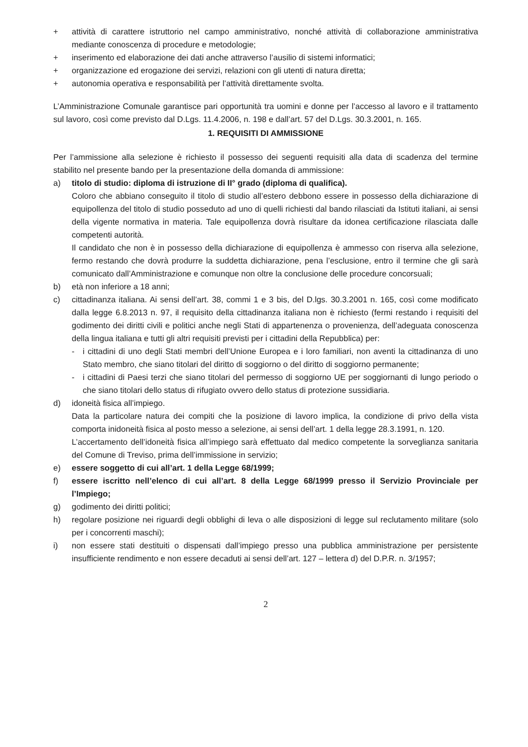+ attività di carattere istruttorio nel campo amministrativo, nonché attività di collaborazione amministrativa mediante conoscenza di procedure e metodologie;
+ inserimento ed elaborazione dei dati anche attraverso l’ausilio di sistemi informatici;
+ organizzazione ed erogazione dei servizi, relazioni con gli utenti di natura diretta;
+ autonomia operativa e responsabilità per l’attività direttamente svolta.
L’Amministrazione Comunale garantisce pari opportunità tra uomini e donne per l’accesso al lavoro e il trattamento sul lavoro, così come previsto dal D.Lgs. 11.4.2006, n. 198 e dall’art. 57 del D.Lgs. 30.3.2001, n. 165.
1. REQUISITI DI AMMISSIONE
Per l’ammissione alla selezione è richiesto il possesso dei seguenti requisiti alla data di scadenza del termine stabilito nel presente bando per la presentazione della domanda di ammissione:
a) titolo di studio: diploma di istruzione di II° grado (diploma di qualifica).
Coloro che abbiano conseguito il titolo di studio all’estero debbono essere in possesso della dichiarazione di equipollenza del titolo di studio posseduto ad uno di quelli richiesti dal bando rilasciati da Istituti italiani, ai sensi della vigente normativa in materia. Tale equipollenza dovrà risultare da idonea certificazione rilasciata dalle competenti autorità.
Il candidato che non è in possesso della dichiarazione di equipollenza è ammesso con riserva alla selezione, fermo restando che dovrà produrre la suddetta dichiarazione, pena l’esclusione, entro il termine che gli sarà comunicato dall’Amministrazione e comunque non oltre la conclusione delle procedure concorsuali;
b) età non inferiore a 18 anni;
c) cittadinanza italiana. Ai sensi dell’art. 38, commi 1 e 3 bis, del D.lgs. 30.3.2001 n. 165, così come modificato dalla legge 6.8.2013 n. 97, il requisito della cittadinanza italiana non è richiesto (fermi restando i requisiti del godimento dei diritti civili e politici anche negli Stati di appartenenza o provenienza, dell’adeguata conoscenza della lingua italiana e tutti gli altri requisiti previsti per i cittadini della Repubblica) per:
- i cittadini di uno degli Stati membri dell’Unione Europea e i loro familiari, non aventi la cittadinanza di uno Stato membro, che siano titolari del diritto di soggiorno o del diritto di soggiorno permanente;
- i cittadini di Paesi terzi che siano titolari del permesso di soggiorno UE per soggiornanti di lungo periodo o che siano titolari dello status di rifugiato ovvero dello status di protezione sussidiaria.
d) idoneità fisica all’impiego.
Data la particolare natura dei compiti che la posizione di lavoro implica, la condizione di privo della vista comporta inidoneità fisica al posto messo a selezione, ai sensi dell’art. 1 della legge 28.3.1991, n. 120.
L’accertamento dell’idoneità fisica all’impiego sarà effettuato dal medico competente la sorveglianza sanitaria del Comune di Treviso, prima dell’immissione in servizio;
e) essere soggetto di cui all’art. 1 della Legge 68/1999;
f) essere iscritto nell’elenco di cui all’art. 8 della Legge 68/1999 presso il Servizio Provinciale per l’Impiego;
g) godimento dei diritti politici;
h) regolare posizione nei riguardi degli obblighi di leva o alle disposizioni di legge sul reclutamento militare (solo per i concorrenti maschi);
i) non essere stati destituiti o dispensati dall’impiego presso una pubblica amministrazione per persistente insufficiente rendimento e non essere decaduti ai sensi dell’art. 127 – lettera d) del D.P.R. n. 3/1957;
2